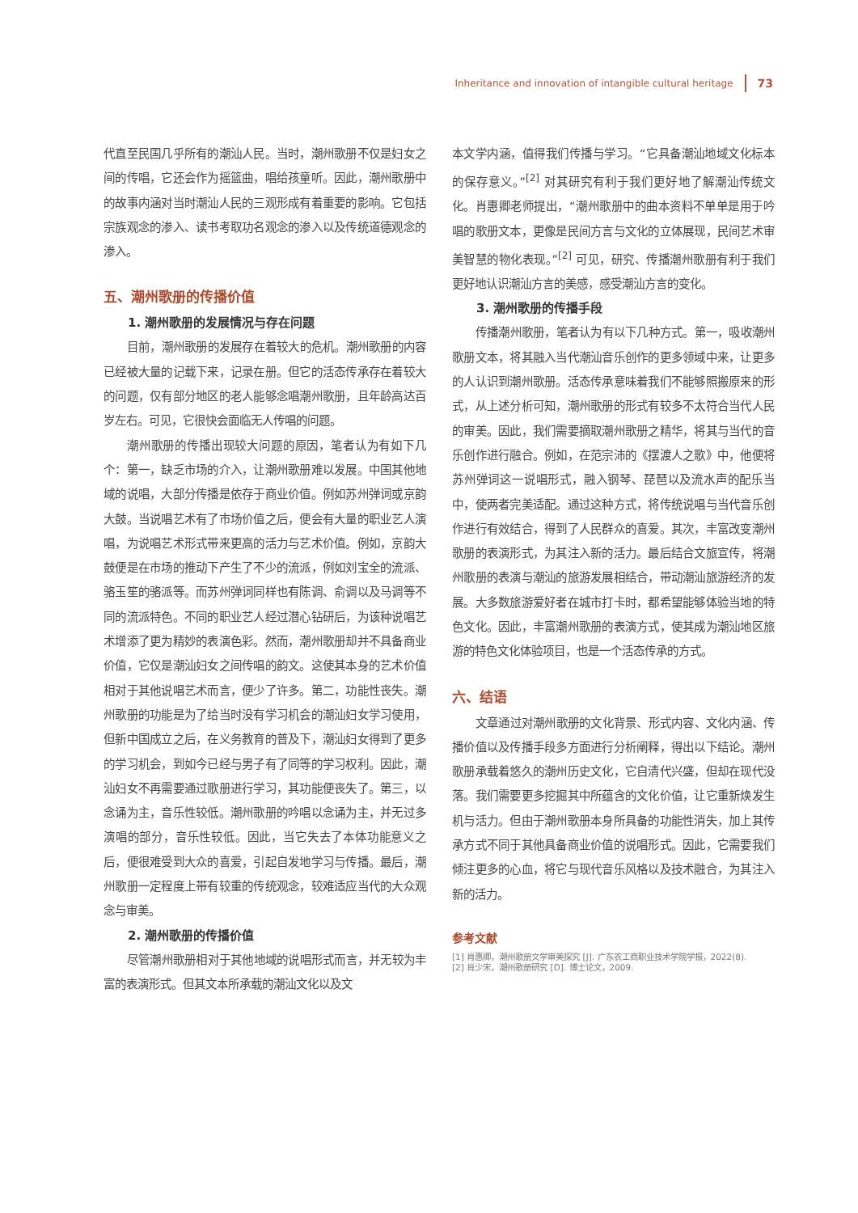Inheritance and innovation of intangible cultural heritage 73
代直至民国几乎所有的潮汕人民。当时，潮州歌册不仅是妇女之间的传唱，它还会作为摇篮曲，唱给孩童听。因此，潮州歌册中的故事内涵对当时潮汕人民的三观形成有着重要的影响。它包括宗族观念的渗入、读书考取功名观念的渗入以及传统道德观念的渗入。
五、潮州歌册的传播价值
1. 潮州歌册的发展情况与存在问题
目前，潮州歌册的发展存在着较大的危机。潮州歌册的内容已经被大量的记载下来，记录在册。但它的活态传承存在着较大的问题，仅有部分地区的老人能够念唱潮州歌册，且年龄高达百岁左右。可见，它很快会面临无人传唱的问题。
潮州歌册的传播出现较大问题的原因，笔者认为有如下几个：第一，缺乏市场的介入，让潮州歌册难以发展。中国其他地域的说唱，大部分传播是依存于商业价值。例如苏州弹词或京韵大鼓。当说唱艺术有了市场价值之后，便会有大量的职业艺人演唱，为说唱艺术形式带来更高的活力与艺术价值。例如，京韵大鼓便是在市场的推动下产生了不少的流派，例如刘宝全的流派、骆玉笙的骆派等。而苏州弹词同样也有陈调、俞调以及马调等不同的流派特色。不同的职业艺人经过潜心钻研后，为该种说唱艺术增添了更为精妙的表演色彩。然而，潮州歌册却并不具备商业价值，它仅是潮汕妇女之间传唱的韵文。这使其本身的艺术价值相对于其他说唱艺术而言，便少了许多。第二，功能性丧失。潮州歌册的功能是为了给当时没有学习机会的潮汕妇女学习使用，但新中国成立之后，在义务教育的普及下，潮汕妇女得到了更多的学习机会，到如今已经与男子有了同等的学习权利。因此，潮汕妇女不再需要通过歌册进行学习，其功能便丧失了。第三，以念诵为主，音乐性较低。潮州歌册的吟唱以念诵为主，并无过多演唱的部分，音乐性较低。因此，当它失去了本体功能意义之后，便很难受到大众的喜爱，引起自发地学习与传播。最后，潮州歌册一定程度上带有较重的传统观念，较难适应当代的大众观念与审美。
2. 潮州歌册的传播价值
尽管潮州歌册相对于其他地域的说唱形式而言，并无较为丰富的表演形式。但其文本所承载的潮汕文化以及文
本文学内涵，值得我们传播与学习。“它具备潮汕地域文化标本的保存意义。”<sup>[2]</sup> 对其研究有利于我们更好地了解潮汕传统文化。肖惠卿老师提出，“潮州歌册中的曲本资料不单单是用于吟唱的歌册文本，更像是民间方言与文化的立体展现，民间艺术审美智慧的物化表现。”<sup>[2]</sup> 可见，研究、传播潮州歌册有利于我们更好地认识潮汕方言的美感，感受潮汕方言的变化。
3. 潮州歌册的传播手段
传播潮州歌册，笔者认为有以下几种方式。第一，吸收潮州歌册文本，将其融入当代潮汕音乐创作的更多领域中来，让更多的人认识到潮州歌册。活态传承意味着我们不能够照搬原来的形式，从上述分析可知，潮州歌册的形式有较多不太符合当代人民的审美。因此，我们需要摘取潮州歌册之精华，将其与当代的音乐创作进行融合。例如，在范宗沛的《摆渡人之歌》中，他便将苏州弹词这一说唱形式，融入钢琴、琵琶以及流水声的配乐当中，使两者完美适配。通过这种方式，将传统说唱与当代音乐创作进行有效结合，得到了人民群众的喜爱。其次，丰富改变潮州歌册的表演形式，为其注入新的活力。最后结合文旅宣传，将潮州歌册的表演与潮汕的旅游发展相结合，带动潮汕旅游经济的发展。大多数旅游爱好者在城市打卡时，都希望能够体验当地的特色文化。因此，丰富潮州歌册的表演方式，使其成为潮汕地区旅游的特色文化体验项目，也是一个活态传承的方式。
六、结语
文章通过对潮州歌册的文化背景、形式内容、文化内涵、传播价值以及传播手段多方面进行分析阐释，得出以下结论。潮州歌册承载着悠久的潮州历史文化，它自清代兴盛，但却在现代没落。我们需要更多挖掘其中所蕴含的文化价值，让它重新焕发生机与活力。但由于潮州歌册本身所具备的功能性消失，加上其传承方式不同于其他具备商业价值的说唱形式。因此，它需要我们倾注更多的心血，将它与现代音乐风格以及技术融合，为其注入新的活力。
参考文献
[1] 肖惠卿，潮州歌册文学审美探究 [J]. 广东农工商职业技术学院学报，2022(8).
[2] 肖少宋，潮州歌册研究 [D]. 博士论文，2009.